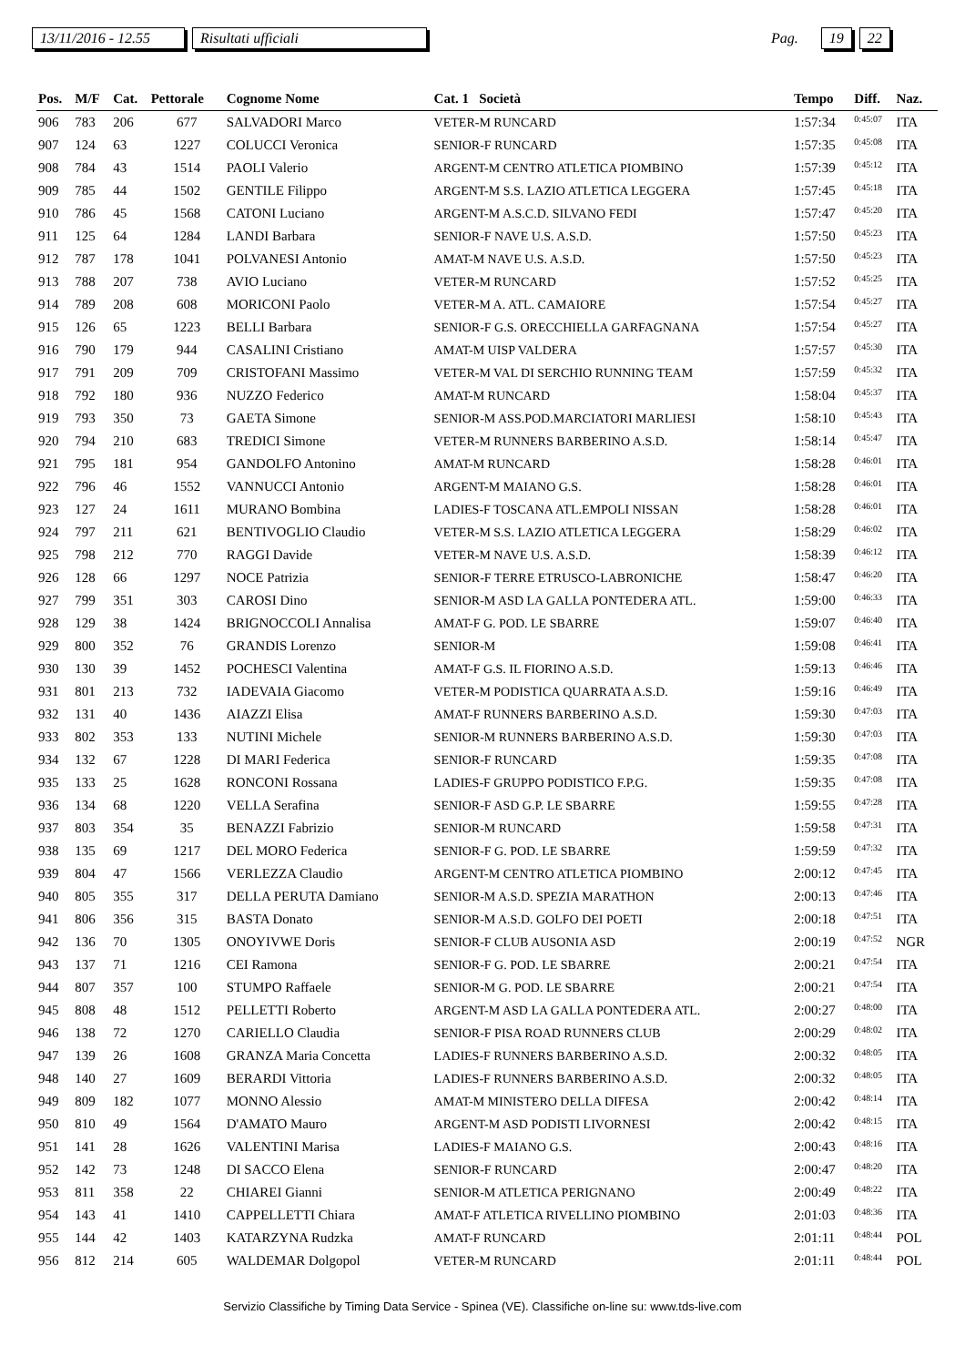13/11/2016 - 12.55 Risultati ufficiali Pag. 19 22
| Pos. | M/F | Cat. | Pettorale | Cognome Nome | Cat. 1 Società | Tempo | Diff. | Naz. |
| --- | --- | --- | --- | --- | --- | --- | --- | --- |
| 906 | 783 | 206 | 677 | SALVADORI Marco | VETER-M RUNCARD | 1:57:34 | 0:45:07 | ITA |
| 907 | 124 | 63 | 1227 | COLUCCI Veronica | SENIOR-F RUNCARD | 1:57:35 | 0:45:08 | ITA |
| 908 | 784 | 43 | 1514 | PAOLI Valerio | ARGENT-M CENTRO ATLETICA PIOMBINO | 1:57:39 | 0:45:12 | ITA |
| 909 | 785 | 44 | 1502 | GENTILE Filippo | ARGENT-M S.S. LAZIO ATLETICA LEGGERA | 1:57:45 | 0:45:18 | ITA |
| 910 | 786 | 45 | 1568 | CATONI Luciano | ARGENT-M A.S.C.D. SILVANO FEDI | 1:57:47 | 0:45:20 | ITA |
| 911 | 125 | 64 | 1284 | LANDI Barbara | SENIOR-F NAVE U.S. A.S.D. | 1:57:50 | 0:45:23 | ITA |
| 912 | 787 | 178 | 1041 | POLVANESI Antonio | AMAT-M NAVE U.S. A.S.D. | 1:57:50 | 0:45:23 | ITA |
| 913 | 788 | 207 | 738 | AVIO Luciano | VETER-M RUNCARD | 1:57:52 | 0:45:25 | ITA |
| 914 | 789 | 208 | 608 | MORICONI Paolo | VETER-M A. ATL. CAMAIORE | 1:57:54 | 0:45:27 | ITA |
| 915 | 126 | 65 | 1223 | BELLI Barbara | SENIOR-F G.S. ORECCHIELLA GARFAGNANA | 1:57:54 | 0:45:27 | ITA |
| 916 | 790 | 179 | 944 | CASALINI Cristiano | AMAT-M UISP VALDERA | 1:57:57 | 0:45:30 | ITA |
| 917 | 791 | 209 | 709 | CRISTOFANI Massimo | VETER-M VAL DI SERCHIO RUNNING TEAM | 1:57:59 | 0:45:32 | ITA |
| 918 | 792 | 180 | 936 | NUZZO Federico | AMAT-M RUNCARD | 1:58:04 | 0:45:37 | ITA |
| 919 | 793 | 350 | 73 | GAETA Simone | SENIOR-M ASS.POD.MARCIATORI MARLIESI | 1:58:10 | 0:45:43 | ITA |
| 920 | 794 | 210 | 683 | TREDICI Simone | VETER-M RUNNERS BARBERINO A.S.D. | 1:58:14 | 0:45:47 | ITA |
| 921 | 795 | 181 | 954 | GANDOLFO Antonino | AMAT-M RUNCARD | 1:58:28 | 0:46:01 | ITA |
| 922 | 796 | 46 | 1552 | VANNUCCI Antonio | ARGENT-M MAIANO G.S. | 1:58:28 | 0:46:01 | ITA |
| 923 | 127 | 24 | 1611 | MURANO Bombina | LADIES-F TOSCANA ATL.EMPOLI NISSAN | 1:58:28 | 0:46:01 | ITA |
| 924 | 797 | 211 | 621 | BENTIVOGLIO Claudio | VETER-M S.S. LAZIO ATLETICA LEGGERA | 1:58:29 | 0:46:02 | ITA |
| 925 | 798 | 212 | 770 | RAGGI Davide | VETER-M NAVE U.S. A.S.D. | 1:58:39 | 0:46:12 | ITA |
| 926 | 128 | 66 | 1297 | NOCE Patrizia | SENIOR-F TERRE ETRUSCO-LABRONICHE | 1:58:47 | 0:46:20 | ITA |
| 927 | 799 | 351 | 303 | CAROSI Dino | SENIOR-M ASD LA GALLA PONTEDERA ATL. | 1:59:00 | 0:46:33 | ITA |
| 928 | 129 | 38 | 1424 | BRIGNOCCOLI Annalisa | AMAT-F G. POD. LE SBARRE | 1:59:07 | 0:46:40 | ITA |
| 929 | 800 | 352 | 76 | GRANDIS Lorenzo | SENIOR-M | 1:59:08 | 0:46:41 | ITA |
| 930 | 130 | 39 | 1452 | POCHESCI Valentina | AMAT-F G.S. IL FIORINO A.S.D. | 1:59:13 | 0:46:46 | ITA |
| 931 | 801 | 213 | 732 | IADEVAIA Giacomo | VETER-M PODISTICA QUARRATA A.S.D. | 1:59:16 | 0:46:49 | ITA |
| 932 | 131 | 40 | 1436 | AIAZZI Elisa | AMAT-F RUNNERS BARBERINO A.S.D. | 1:59:30 | 0:47:03 | ITA |
| 933 | 802 | 353 | 133 | NUTINI Michele | SENIOR-M RUNNERS BARBERINO A.S.D. | 1:59:30 | 0:47:03 | ITA |
| 934 | 132 | 67 | 1228 | DI MARI Federica | SENIOR-F RUNCARD | 1:59:35 | 0:47:08 | ITA |
| 935 | 133 | 25 | 1628 | RONCONI Rossana | LADIES-F GRUPPO PODISTICO F.P.G. | 1:59:35 | 0:47:08 | ITA |
| 936 | 134 | 68 | 1220 | VELLA Serafina | SENIOR-F ASD G.P. LE SBARRE | 1:59:55 | 0:47:28 | ITA |
| 937 | 803 | 354 | 35 | BENAZZI Fabrizio | SENIOR-M RUNCARD | 1:59:58 | 0:47:31 | ITA |
| 938 | 135 | 69 | 1217 | DEL MORO Federica | SENIOR-F G. POD. LE SBARRE | 1:59:59 | 0:47:32 | ITA |
| 939 | 804 | 47 | 1566 | VERLEZZA Claudio | ARGENT-M CENTRO ATLETICA PIOMBINO | 2:00:12 | 0:47:45 | ITA |
| 940 | 805 | 355 | 317 | DELLA PERUTA Damiano | SENIOR-M A.S.D. SPEZIA MARATHON | 2:00:13 | 0:47:46 | ITA |
| 941 | 806 | 356 | 315 | BASTA Donato | SENIOR-M A.S.D. GOLFO DEI POETI | 2:00:18 | 0:47:51 | ITA |
| 942 | 136 | 70 | 1305 | ONOYIVWE Doris | SENIOR-F CLUB AUSONIA ASD | 2:00:19 | 0:47:52 | NGR |
| 943 | 137 | 71 | 1216 | CEI Ramona | SENIOR-F G. POD. LE SBARRE | 2:00:21 | 0:47:54 | ITA |
| 944 | 807 | 357 | 100 | STUMPO Raffaele | SENIOR-M G. POD. LE SBARRE | 2:00:21 | 0:47:54 | ITA |
| 945 | 808 | 48 | 1512 | PELLETTI Roberto | ARGENT-M ASD LA GALLA PONTEDERA ATL. | 2:00:27 | 0:48:00 | ITA |
| 946 | 138 | 72 | 1270 | CARIELLO Claudia | SENIOR-F PISA ROAD RUNNERS CLUB | 2:00:29 | 0:48:02 | ITA |
| 947 | 139 | 26 | 1608 | GRANZA Maria Concetta | LADIES-F RUNNERS BARBERINO A.S.D. | 2:00:32 | 0:48:05 | ITA |
| 948 | 140 | 27 | 1609 | BERARDI Vittoria | LADIES-F RUNNERS BARBERINO A.S.D. | 2:00:32 | 0:48:05 | ITA |
| 949 | 809 | 182 | 1077 | MONNO Alessio | AMAT-M MINISTERO DELLA DIFESA | 2:00:42 | 0:48:14 | ITA |
| 950 | 810 | 49 | 1564 | D'AMATO Mauro | ARGENT-M ASD PODISTI LIVORNESI | 2:00:42 | 0:48:15 | ITA |
| 951 | 141 | 28 | 1626 | VALENTINI Marisa | LADIES-F MAIANO G.S. | 2:00:43 | 0:48:16 | ITA |
| 952 | 142 | 73 | 1248 | DI SACCO Elena | SENIOR-F RUNCARD | 2:00:47 | 0:48:20 | ITA |
| 953 | 811 | 358 | 22 | CHIAREI Gianni | SENIOR-M ATLETICA PERIGNANO | 2:00:49 | 0:48:22 | ITA |
| 954 | 143 | 41 | 1410 | CAPPELLETTI Chiara | AMAT-F ATLETICA RIVELLINO PIOMBINO | 2:01:03 | 0:48:36 | ITA |
| 955 | 144 | 42 | 1403 | KATARZYNA Rudzka | AMAT-F RUNCARD | 2:01:11 | 0:48:44 | POL |
| 956 | 812 | 214 | 605 | WALDEMAR Dolgopol | VETER-M RUNCARD | 2:01:11 | 0:48:44 | POL |
Servizio Classifiche by Timing Data Service - Spinea (VE). Classifiche on-line su: www.tds-live.com